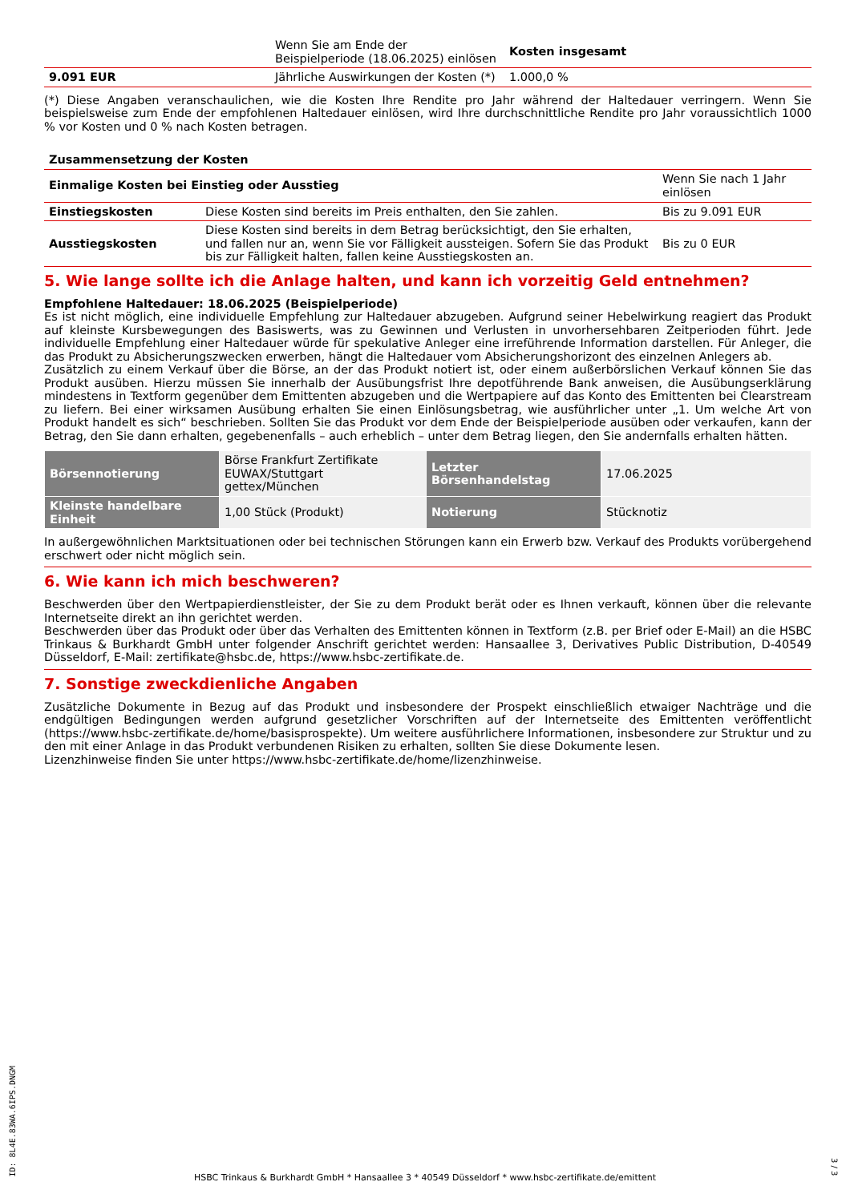| | Wenn Sie am Ende der Beispielperiode (18.06.2025) einlösen | Kosten insgesamt |
| --- | --- | --- |
| 9.091 EUR | Jährliche Auswirkungen der Kosten (*) | 1.000,0 % |
(*) Diese Angaben veranschaulichen, wie die Kosten Ihre Rendite pro Jahr während der Haltedauer verringern. Wenn Sie beispielsweise zum Ende der empfohlenen Haltedauer einlösen, wird Ihre durchschnittliche Rendite pro Jahr voraussichtlich 1000 % vor Kosten und 0 % nach Kosten betragen.
| Zusammensetzung der Kosten | | |
| --- | --- | --- |
| Einmalige Kosten bei Einstieg oder Ausstieg | | Wenn Sie nach 1 Jahr einlösen |
| Einstiegskosten | Diese Kosten sind bereits im Preis enthalten, den Sie zahlen. | Bis zu 9.091 EUR |
| Ausstiegskosten | Diese Kosten sind bereits in dem Betrag berücksichtigt, den Sie erhalten, und fallen nur an, wenn Sie vor Fälligkeit aussteigen. Sofern Sie das Produkt bis zur Fälligkeit halten, fallen keine Ausstiegskosten an. | Bis zu 0 EUR |
5. Wie lange sollte ich die Anlage halten, und kann ich vorzeitig Geld entnehmen?
Empfohlene Haltedauer: 18.06.2025 (Beispielperiode)
Es ist nicht möglich, eine individuelle Empfehlung zur Haltedauer abzugeben. Aufgrund seiner Hebelwirkung reagiert das Produkt auf kleinste Kursbewegungen des Basiswerts, was zu Gewinnen und Verlusten in unvorhersehbaren Zeitperioden führt. Jede individuelle Empfehlung einer Haltedauer würde für spekulative Anleger eine irreführende Information darstellen. Für Anleger, die das Produkt zu Absicherungszwecken erwerben, hängt die Haltedauer vom Absicherungshorizont des einzelnen Anlegers ab.
Zusätzlich zu einem Verkauf über die Börse, an der das Produkt notiert ist, oder einem außerbörslichen Verkauf können Sie das Produkt ausüben. Hierzu müssen Sie innerhalb der Ausübungsfrist Ihre depotführende Bank anweisen, die Ausübungserklärung mindestens in Textform gegenüber dem Emittenten abzugeben und die Wertpapiere auf das Konto des Emittenten bei Clearstream zu liefern. Bei einer wirksamen Ausübung erhalten Sie einen Einlösungsbetrag, wie ausführlicher unter „1. Um welche Art von Produkt handelt es sich“ beschrieben. Sollten Sie das Produkt vor dem Ende der Beispielperiode ausüben oder verkaufen, kann der Betrag, den Sie dann erhalten, gegebenenfalls – auch erheblich – unter dem Betrag liegen, den Sie andernfalls erhalten hätten.
| Börsennotierung | Börse Frankfurt Zertifikate EUWAX/Stuttgart gettex/München | Letzter Börsenhandelstag | 17.06.2025 |
| Kleinste handelbare Einheit | 1,00 Stück (Produkt) | Notierung | Stücknotiz |
In außergewöhnlichen Marktsituationen oder bei technischen Störungen kann ein Erwerb bzw. Verkauf des Produkts vorübergehend erschwert oder nicht möglich sein.
6. Wie kann ich mich beschweren?
Beschwerden über den Wertpapierdienstleister, der Sie zu dem Produkt berät oder es Ihnen verkauft, können über die relevante Internetseite direkt an ihn gerichtet werden.
Beschwerden über das Produkt oder über das Verhalten des Emittenten können in Textform (z.B. per Brief oder E-Mail) an die HSBC Trinkaus & Burkhardt GmbH unter folgender Anschrift gerichtet werden: Hansaallee 3, Derivatives Public Distribution, D-40549 Düsseldorf, E-Mail: zertifikate@hsbc.de, https://www.hsbc-zertifikate.de.
7. Sonstige zweckdienliche Angaben
Zusätzliche Dokumente in Bezug auf das Produkt und insbesondere der Prospekt einschließlich etwaiger Nachträge und die endgültigen Bedingungen werden aufgrund gesetzlicher Vorschriften auf der Internetseite des Emittenten veröffentlicht (https://www.hsbc-zertifikate.de/home/basisprospekte). Um weitere ausführlichere Informationen, insbesondere zur Struktur und zu den mit einer Anlage in das Produkt verbundenen Risiken zu erhalten, sollten Sie diese Dokumente lesen.
Lizenzhinweise finden Sie unter https://www.hsbc-zertifikate.de/home/lizenzhinweise.
ID: 8L4E.83WA.6IPS.DNGM
HSBC Trinkaus & Burkhardt GmbH * Hansaallee 3 * 40549 Düsseldorf * www.hsbc-zertifikate.de/emittent
3 / 3